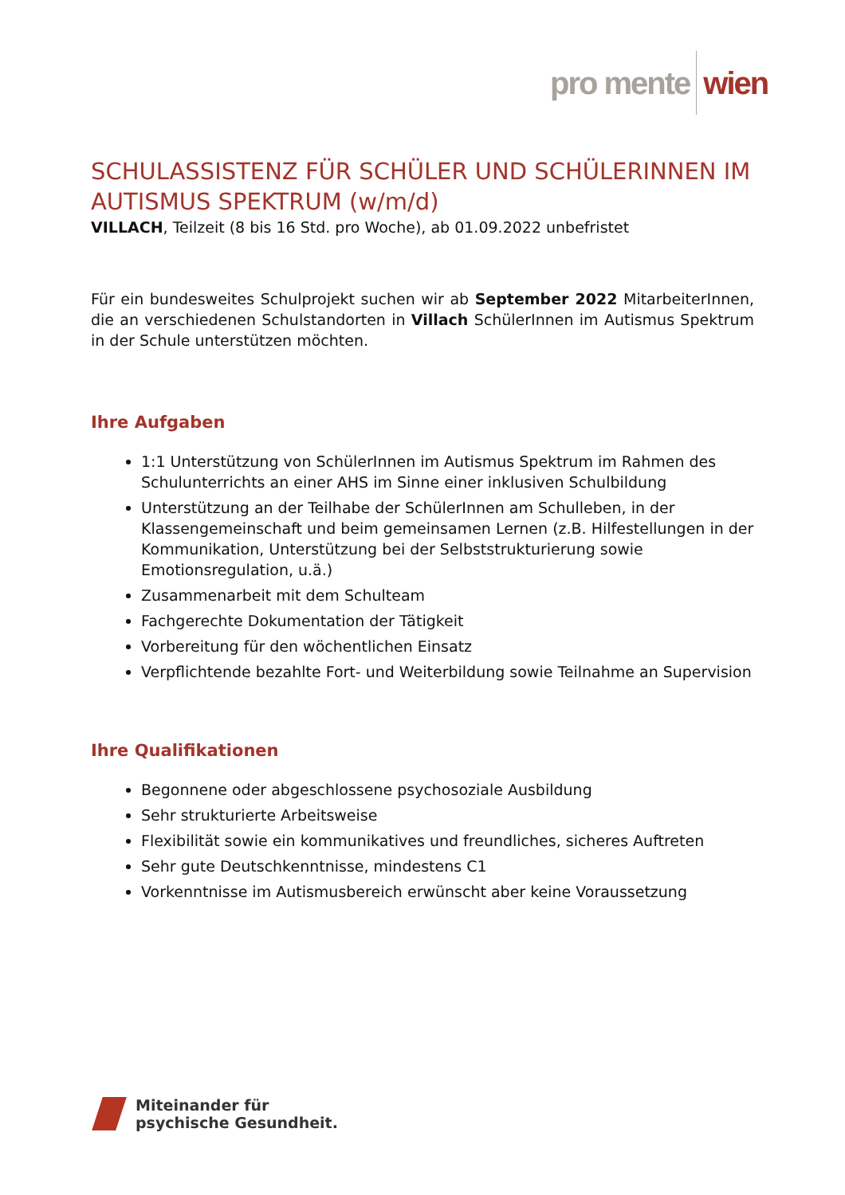pro mente wien
SCHULASSISTENZ FÜR SCHÜLER UND SCHÜLERINNEN IM AUTISMUS SPEKTRUM (w/m/d)
VILLACH, Teilzeit (8 bis 16 Std. pro Woche), ab 01.09.2022 unbefristet
Für ein bundesweites Schulprojekt suchen wir ab September 2022 MitarbeiterInnen, die an verschiedenen Schulstandorten in Villach SchülerInnen im Autismus Spektrum in der Schule unterstützen möchten.
Ihre Aufgaben
1:1 Unterstützung von SchülerInnen im Autismus Spektrum im Rahmen des Schulunterrichts an einer AHS im Sinne einer inklusiven Schulbildung
Unterstützung an der Teilhabe der SchülerInnen am Schulleben, in der Klassengemeinschaft und beim gemeinsamen Lernen (z.B. Hilfestellungen in der Kommunikation, Unterstützung bei der Selbststrukturierung sowie Emotionsregulation, u.ä.)
Zusammenarbeit mit dem Schulteam
Fachgerechte Dokumentation der Tätigkeit
Vorbereitung für den wöchentlichen Einsatz
Verpflichtende bezahlte Fort- und Weiterbildung sowie Teilnahme an Supervision
Ihre Qualifikationen
Begonnene oder abgeschlossene psychosoziale Ausbildung
Sehr strukturierte Arbeitsweise
Flexibilität sowie ein kommunikatives und freundliches, sicheres Auftreten
Sehr gute Deutschkenntnisse, mindestens C1
Vorkenntnisse im Autismusbereich erwünscht aber keine Voraussetzung
Miteinander für
psychische Gesundheit.